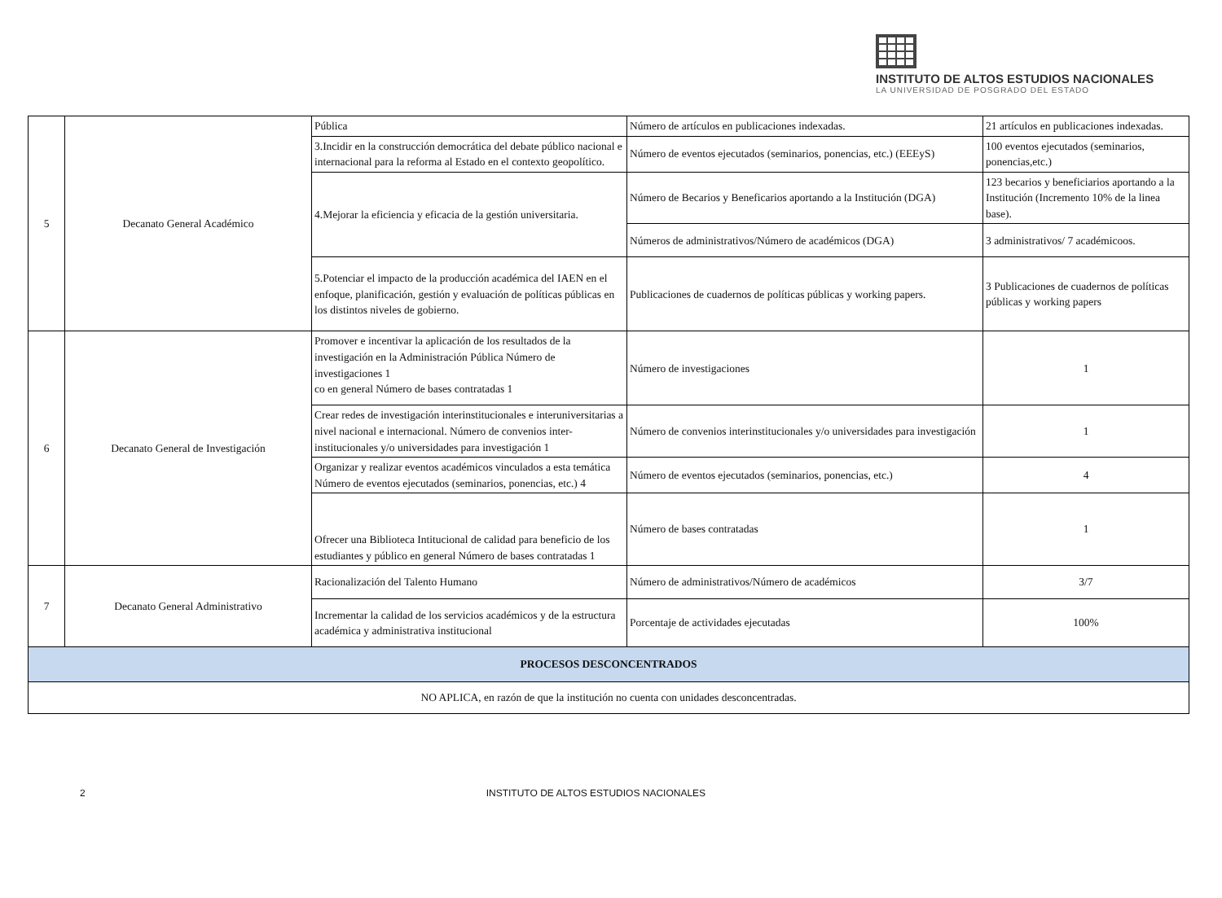INSTITUTO DE ALTOS ESTUDIOS NACIONALES
LA UNIVERSIDAD DE POSGRADO DEL ESTADO
| 5 | Decanato General Académico | Pública | Número de artículos en publicaciones indexadas. | 21 artículos en publicaciones indexadas. |
| | | 3.Incidir en la construcción democrática del debate público nacional e internacional para la reforma al Estado en el contexto geopolítico. | Número de eventos ejecutados (seminarios, ponencias, etc.) (EEEyS) | 100 eventos ejecutados (seminarios, ponencias,etc.) |
| | | 4.Mejorar la eficiencia y eficacia de la gestión universitaria. | Número de Becarios y Beneficarios aportando a la Institución (DGA) | 123 becarios y beneficiarios aportando a la Institución (Incremento 10% de la linea base). |
| | | | Números de administrativos/Número de académicos (DGA) | 3 administrativos/ 7 académicoos. |
| | | 5.Potenciar el impacto de la producción académica del IAEN en el enfoque, planificación, gestión y evaluación de políticas públicas en los distintos niveles de gobierno. | Publicaciones de cuadernos de políticas públicas y working papers. | 3 Publicaciones de cuadernos de políticas públicas y working papers |
| 6 | Decanato General de Investigación | Promover e incentivar la aplicación de los resultados de la investigación en la Administración Pública Número de investigaciones 1 co en general Número de bases contratadas 1 | Número de investigaciones | 1 |
| | | Crear redes de investigación interinstitucionales e interuniversitarias a nivel nacional e internacional. Número de convenios inter-institucionales y/o universidades para investigación 1 | Número de convenios interinstitucionales y/o universidades para investigación | 1 |
| | | Organizar y realizar eventos académicos vinculados a esta temática Número de eventos ejecutados (seminarios, ponencias, etc.) 4 | Número de eventos ejecutados (seminarios, ponencias, etc.) | 4 |
| | | Ofrecer una Biblioteca Intitucional de calidad para beneficio de los estudiantes y público en general Número de bases contratadas 1 | Número de bases contratadas | 1 |
| 7 | Decanato General Administrativo | Racionalización del Talento Humano | Número de administrativos/Número de académicos | 3/7 |
| | | Incrementar la calidad de los servicios académicos y de la estructura académica y administrativa institucional | Porcentaje de actividades ejecutadas | 100% |
| PROCESOS DESCONCENTRADOS | | | | |
| NO APLICA, en razón de que la institución no cuenta con unidades desconcentradas. | | | | |
2 INSTITUTO DE ALTOS ESTUDIOS NACIONALES